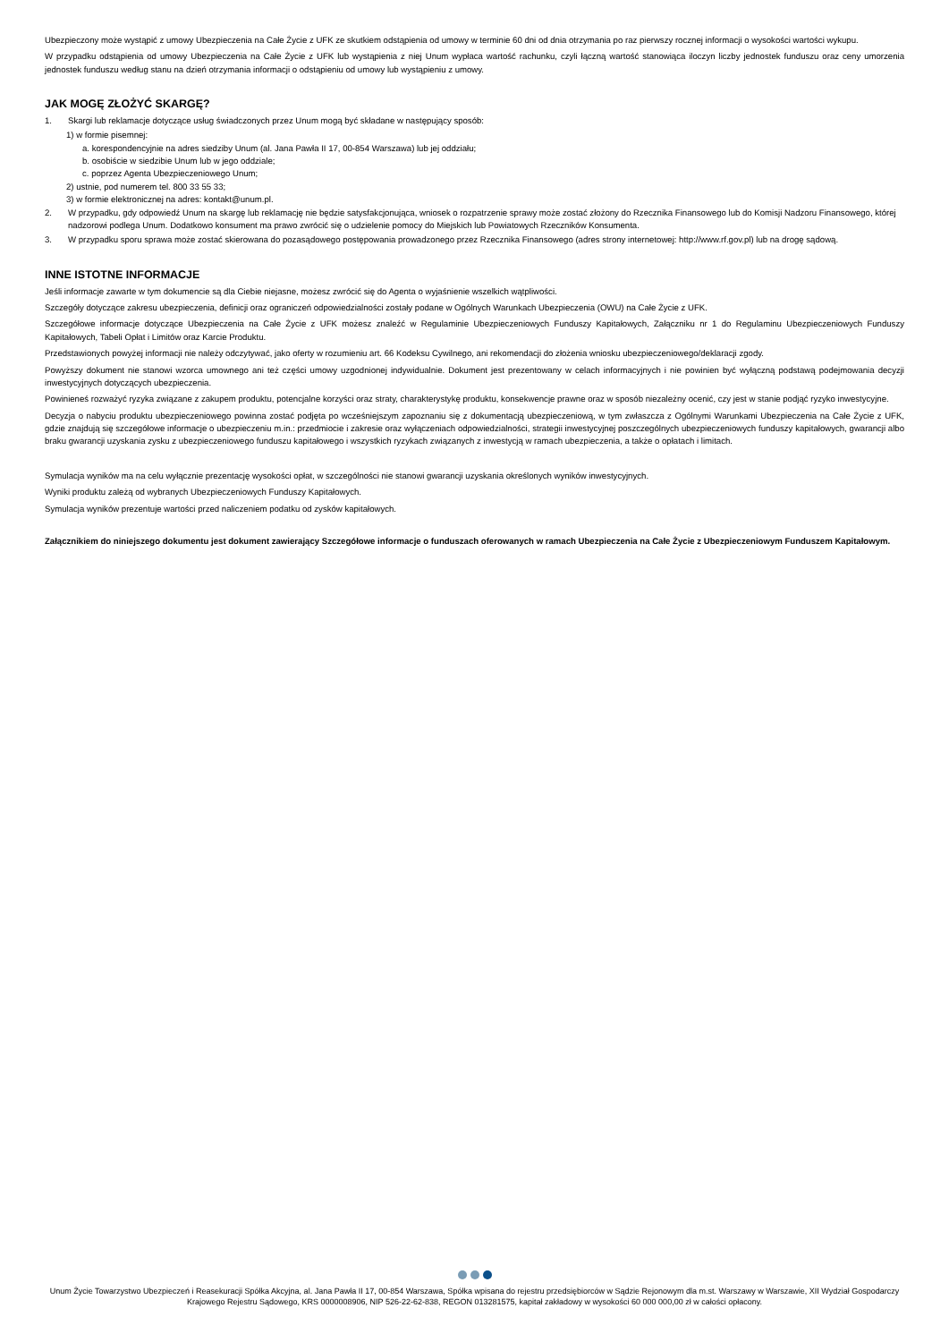Ubezpieczony może wystąpić z umowy Ubezpieczenia na Całe Życie z UFK ze skutkiem odstąpienia od umowy w terminie 60 dni od dnia otrzymania po raz pierwszy rocznej informacji o wysokości wartości wykupu.
W przypadku odstąpienia od umowy Ubezpieczenia na Całe Życie z UFK lub wystąpienia z niej Unum wypłaca wartość rachunku, czyli łączną wartość stanowiąca iloczyn liczby jednostek funduszu oraz ceny umorzenia jednostek funduszu według stanu na dzień otrzymania informacji o odstąpieniu od umowy lub wystąpieniu z umowy.
JAK MOGĘ ZŁOŻYĆ SKARGĘ?
1. Skargi lub reklamacje dotyczące usług świadczonych przez Unum mogą być składane w następujący sposób:
1) w formie pisemnej:
a. korespondencyjnie na adres siedziby Unum (al. Jana Pawła II 17, 00-854 Warszawa) lub jej oddziału;
b. osobiście w siedzibie Unum lub w jego oddziale;
c. poprzez Agenta Ubezpieczeniowego Unum;
2) ustnie, pod numerem tel. 800 33 55 33;
3) w formie elektronicznej na adres: kontakt@unum.pl.
2. W przypadku, gdy odpowiedź Unum na skargę lub reklamację nie będzie satysfakcjonująca, wniosek o rozpatrzenie sprawy może zostać złożony do Rzecznika Finansowego lub do Komisji Nadzoru Finansowego, której nadzorowi podlega Unum. Dodatkowo konsument ma prawo zwrócić się o udzielenie pomocy do Miejskich lub Powiatowych Rzeczników Konsumenta.
3. W przypadku sporu sprawa może zostać skierowana do pozasądowego postępowania prowadzonego przez Rzecznika Finansowego (adres strony internetowej: http://www.rf.gov.pl) lub na drogę sądową.
INNE ISTOTNE INFORMACJE
Jeśli informacje zawarte w tym dokumencie są dla Ciebie niejasne, możesz zwrócić się do Agenta o wyjaśnienie wszelkich wątpliwości.
Szczegóły dotyczące zakresu ubezpieczenia, definicji oraz ograniczeń odpowiedzialności zostały podane w Ogólnych Warunkach Ubezpieczenia (OWU) na Całe Życie z UFK.
Szczegółowe informacje dotyczące Ubezpieczenia na Całe Życie z UFK możesz znaleźć w Regulaminie Ubezpieczeniowych Funduszy Kapitałowych, Załączniku nr 1 do Regulaminu Ubezpieczeniowych Funduszy Kapitałowych, Tabeli Opłat i Limitów oraz Karcie Produktu.
Przedstawionych powyżej informacji nie należy odczytywać, jako oferty w rozumieniu art. 66 Kodeksu Cywilnego, ani rekomendacji do złożenia wniosku ubezpieczeniowego/deklaracji zgody.
Powyższy dokument nie stanowi wzorca umownego ani też części umowy uzgodnionej indywidualnie. Dokument jest prezentowany w celach informacyjnych i nie powinien być wyłączną podstawą podejmowania decyzji inwestycyjnych dotyczących ubezpieczenia.
Powinieneś rozważyć ryzyka związane z zakupem produktu, potencjalne korzyści oraz straty, charakterystykę produktu, konsekwencje prawne oraz w sposób niezależny ocenić, czy jest w stanie podjąć ryzyko inwestycyjne.
Decyzja o nabyciu produktu ubezpieczeniowego powinna zostać podjęta po wcześniejszym zapoznaniu się z dokumentacją ubezpieczeniową, w tym zwłaszcza z Ogólnymi Warunkami Ubezpieczenia na Całe Życie z UFK, gdzie znajdują się szczegółowe informacje o ubezpieczeniu m.in.: przedmiocie i zakresie oraz wyłączeniach odpowiedzialności, strategii inwestycyjnej poszczególnych ubezpieczeniowych funduszy kapitałowych, gwarancji albo braku gwarancji uzyskania zysku z ubezpieczeniowego funduszu kapitałowego i wszystkich ryzykach związanych z inwestycją w ramach ubezpieczenia, a także o opłatach i limitach.
Symulacja wyników ma na celu wyłącznie prezentację wysokości opłat, w szczególności nie stanowi gwarancji uzyskania określonych wyników inwestycyjnych.
Wyniki produktu zależą od wybranych Ubezpieczeniowych Funduszy Kapitałowych.
Symulacja wyników prezentuje wartości przed naliczeniem podatku od zysków kapitałowych.
Załącznikiem do niniejszego dokumentu jest dokument zawierający Szczegółowe informacje o funduszach oferowanych w ramach Ubezpieczenia na Całe Życie z Ubezpieczeniowym Funduszem Kapitałowym.
Unum Życie Towarzystwo Ubezpieczeń i Reasekuracji Spółka Akcyjna, al. Jana Pawła II 17, 00-854 Warszawa, Spółka wpisana do rejestru przedsiębiorców w Sądzie Rejonowym dla m.st. Warszawy w Warszawie, XII Wydział Gospodarczy Krajowego Rejestru Sądowego, KRS 0000008906, NIP 526-22-62-838, REGON 013281575, kapitał zakładowy w wysokości 60 000 000,00 zł w całości opłacony.